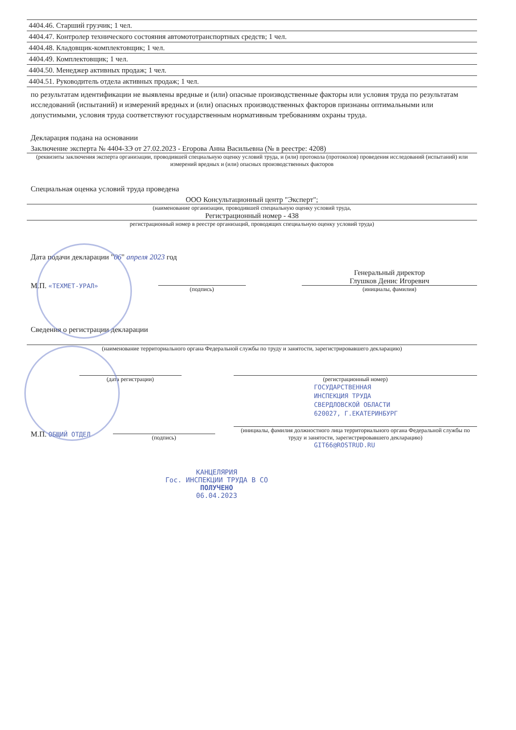4404.46. Старший грузчик; 1 чел.
4404.47. Контролер технического состояния автомототранспортных средств; 1 чел.
4404.48. Кладовщик-комплектовщик; 1 чел.
4404.49. Комплектовщик; 1 чел.
4404.50. Менеджер активных продаж; 1 чел.
4404.51. Руководитель отдела активных продаж; 1 чел.
по результатам идентификации не выявлены вредные и (или) опасные производственные факторы или условия труда по результатам исследований (испытаний) и измерений вредных и (или) опасных производственных факторов признаны оптимальными или допустимыми, условия труда соответствуют государственным нормативным требованиям охраны труда.
Декларация подана на основании
Заключение эксперта № 4404-ЗЭ от 27.02.2023 - Егорова Анна Васильевна (№ в реестре: 4208)
(реквизиты заключения эксперта организации, проводившей специальную оценку условий труда, и (или) протокола (протоколов) проведения исследований (испытаний) или измерений вредных и (или) опасных производственных факторов
Специальная оценка условий труда проведена
ООО Консультационный центр "Эксперт";
(наименование организации, проводившей специальную оценку условий труда,
Регистрационный номер - 438
регистрационный номер в реестре организаций, проводящих специальную оценку условий труда)
Дата подачи декларации "06" апреля 2023 год
М.П. «ТЕХМЕТ-УРАЛ»
(подпись)
Генеральный директор
Глушков Денис Игоревич
(инициалы, фамилия)
Сведения о регистрации декларации
(наименование территориального органа Федеральной службы по труду и занятости, зарегистрировавшего декларацию)
(дата регистрации)
(регистрационный номер)
ГОСУДАРСТВЕННАЯ
ИНСПЕКЦИЯ ТРУДА
СВЕРДЛОВСКОЙ ОБЛАСТИ
620027, Г.ЕКАТЕРИНБУРГ
М.П. ОБЩИЙ ОТДЕЛ
(подпись)
(инициалы, фамилия должностного лица территориального органа Федеральной службы по труду и занятости, зарегистрировавшего декларацию)
GIT66@ROSTRUD.RU
КАНЦЕЛЯРИЯ
Гос. ИНСПЕКЦИИ ТРУДА В СО
ПОЛУЧЕНО
06.04.2023